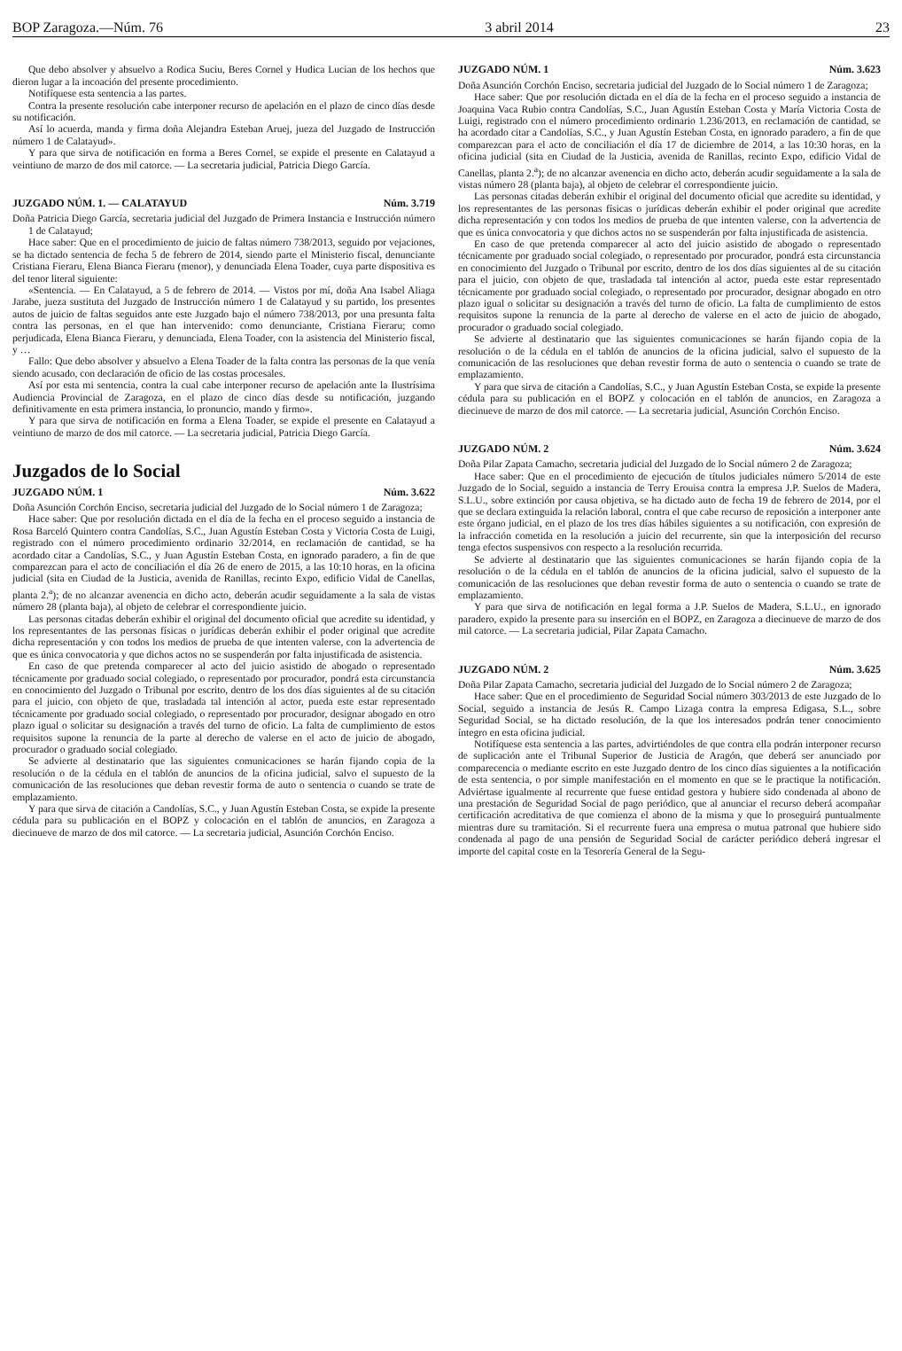BOP Zaragoza.—Núm. 76 3 abril 2014 23
Que debo absolver y absuelvo a Rodica Suciu, Beres Cornel y Hudica Lucian de los hechos que dieron lugar a la incoación del presente procedimiento.
Notifíquese esta sentencia a las partes.
Contra la presente resolución cabe interponer recurso de apelación en el plazo de cinco días desde su notificación.
Así lo acuerda, manda y firma doña Alejandra Esteban Aruej, jueza del Juzgado de Instrucción número 1 de Calatayud».
Y para que sirva de notificación en forma a Beres Cornel, se expide el presente en Calatayud a veintiuno de marzo de dos mil catorce. — La secretaria judicial, Patricia Diego García.
JUZGADO NÚM. 1. — CALATAYUD Núm. 3.719
Doña Patricia Diego García, secretaria judicial del Juzgado de Primera Instancia e Instrucción número 1 de Calatayud;
Hace saber: Que en el procedimiento de juicio de faltas número 738/2013, seguido por vejaciones, se ha dictado sentencia de fecha 5 de febrero de 2014, siendo parte el Ministerio fiscal, denunciante Cristiana Fieraru, Elena Bianca Fieraru (menor), y denunciada Elena Toader, cuya parte dispositiva es del tenor literal siguiente:
«Sentencia. — En Calatayud, a 5 de febrero de 2014. — Vistos por mí, doña Ana Isabel Aliaga Jarabe, jueza sustituta del Juzgado de Instrucción número 1 de Calatayud y su partido, los presentes autos de juicio de faltas seguidos ante este Juzgado bajo el número 738/2013, por una presunta falta contra las personas, en el que han intervenido: como denunciante, Cristiana Fieraru; como perjudicada, Elena Bianca Fieraru, y denunciada, Elena Toader, con la asistencia del Ministerio fiscal, y …
Fallo: Que debo absolver y absuelvo a Elena Toader de la falta contra las personas de la que venía siendo acusado, con declaración de oficio de las costas procesales.
Así por esta mi sentencia, contra la cual cabe interponer recurso de apelación ante la Ilustrísima Audiencia Provincial de Zaragoza, en el plazo de cinco días desde su notificación, juzgando definitivamente en esta primera instancia, lo pronuncio, mando y firmo».
Y para que sirva de notificación en forma a Elena Toader, se expide el presente en Calatayud a veintiuno de marzo de dos mil catorce. — La secretaria judicial, Patricia Diego García.
Juzgados de lo Social
JUZGADO NÚM. 1 Núm. 3.622
Doña Asunción Corchón Enciso, secretaria judicial del Juzgado de lo Social número 1 de Zaragoza;
Hace saber: Que por resolución dictada en el día de la fecha en el proceso seguido a instancia de Rosa Barceló Quintero contra Candolías, S.C., Juan Agustín Esteban Costa y Victoria Costa de Luigi, registrado con el número procedimiento ordinario 32/2014, en reclamación de cantidad, se ha acordado citar a Candolías, S.C., y Juan Agustín Esteban Costa, en ignorado paradero, a fin de que comparezcan para el acto de conciliación el día 26 de enero de 2015, a las 10:10 horas, en la oficina judicial (sita en Ciudad de la Justicia, avenida de Ranillas, recinto Expo, edificio Vidal de Canellas, planta 2.<sup>a</sup>); de no alcanzar avenencia en dicho acto, deberán acudir seguidamente a la sala de vistas número 28 (planta baja), al objeto de celebrar el correspondiente juicio.
Las personas citadas deberán exhibir el original del documento oficial que acredite su identidad, y los representantes de las personas físicas o jurídicas deberán exhibir el poder original que acredite dicha representación y con todos los medios de prueba de que intenten valerse, con la advertencia de que es única convocatoria y que dichos actos no se suspenderán por falta injustificada de asistencia.
En caso de que pretenda comparecer al acto del juicio asistido de abogado o representado técnicamente por graduado social colegiado, o representado por procurador, pondrá esta circunstancia en conocimiento del Juzgado o Tribunal por escrito, dentro de los dos días siguientes al de su citación para el juicio, con objeto de que, trasladada tal intención al actor, pueda este estar representado técnicamente por graduado social colegiado, o representado por procurador, designar abogado en otro plazo igual o solicitar su designación a través del turno de oficio. La falta de cumplimiento de estos requisitos supone la renuncia de la parte al derecho de valerse en el acto de juicio de abogado, procurador o graduado social colegiado.
Se advierte al destinatario que las siguientes comunicaciones se harán fijando copia de la resolución o de la cédula en el tablón de anuncios de la oficina judicial, salvo el supuesto de la comunicación de las resoluciones que deban revestir forma de auto o sentencia o cuando se trate de emplazamiento.
Y para que sirva de citación a Candolías, S.C., y Juan Agustín Esteban Costa, se expide la presente cédula para su publicación en el BOPZ y colocación en el tablón de anuncios, en Zaragoza a diecinueve de marzo de dos mil catorce. — La secretaria judicial, Asunción Corchón Enciso.
JUZGADO NÚM. 1 Núm. 3.623
Doña Asunción Corchón Enciso, secretaria judicial del Juzgado de lo Social número 1 de Zaragoza;
Hace saber: Que por resolución dictada en el día de la fecha en el proceso seguido a instancia de Joaquina Vaca Rubio contra Candolías, S.C., Juan Agustín Esteban Costa y María Victoria Costa de Luigi, registrado con el número procedimiento ordinario 1.236/2013, en reclamación de cantidad, se ha acordado citar a Candolías, S.C., y Juan Agustín Esteban Costa, en ignorado paradero, a fin de que comparezcan para el acto de conciliación el día 17 de diciembre de 2014, a las 10:30 horas, en la oficina judicial (sita en Ciudad de la Justicia, avenida de Ranillas, recinto Expo, edificio Vidal de Canellas, planta 2.<sup>a</sup>); de no alcanzar avenencia en dicho acto, deberán acudir seguidamente a la sala de vistas número 28 (planta baja), al objeto de celebrar el correspondiente juicio.
Las personas citadas deberán exhibir el original del documento oficial que acredite su identidad, y los representantes de las personas físicas o jurídicas deberán exhibir el poder original que acredite dicha representación y con todos los medios de prueba de que intenten valerse, con la advertencia de que es única convocatoria y que dichos actos no se suspenderán por falta injustificada de asistencia.
En caso de que pretenda comparecer al acto del juicio asistido de abogado o representado técnicamente por graduado social colegiado, o representado por procurador, pondrá esta circunstancia en conocimiento del Juzgado o Tribunal por escrito, dentro de los dos días siguientes al de su citación para el juicio, con objeto de que, trasladada tal intención al actor, pueda este estar representado técnicamente por graduado social colegiado, o representado por procurador, designar abogado en otro plazo igual o solicitar su designación a través del turno de oficio. La falta de cumplimiento de estos requisitos supone la renuncia de la parte al derecho de valerse en el acto de juicio de abogado, procurador o graduado social colegiado.
Se advierte al destinatario que las siguientes comunicaciones se harán fijando copia de la resolución o de la cédula en el tablón de anuncios de la oficina judicial, salvo el supuesto de la comunicación de las resoluciones que deban revestir forma de auto o sentencia o cuando se trate de emplazamiento.
Y para que sirva de citación a Candolías, S.C., y Juan Agustín Esteban Costa, se expide la presente cédula para su publicación en el BOPZ y colocación en el tablón de anuncios, en Zaragoza a diecinueve de marzo de dos mil catorce. — La secretaria judicial, Asunción Corchón Enciso.
JUZGADO NÚM. 2 Núm. 3.624
Doña Pilar Zapata Camacho, secretaria judicial del Juzgado de lo Social número 2 de Zaragoza;
Hace saber: Que en el procedimiento de ejecución de títulos judiciales número 5/2014 de este Juzgado de lo Social, seguido a instancia de Terry Erouisa contra la empresa J.P. Suelos de Madera, S.L.U., sobre extinción por causa objetiva, se ha dictado auto de fecha 19 de febrero de 2014, por el que se declara extinguida la relación laboral, contra el que cabe recurso de reposición a interponer ante este órgano judicial, en el plazo de los tres días hábiles siguientes a su notificación, con expresión de la infracción cometida en la resolución a juicio del recurrente, sin que la interposición del recurso tenga efectos suspensivos con respecto a la resolución recurrida.
Se advierte al destinatario que las siguientes comunicaciones se harán fijando copia de la resolución o de la cédula en el tablón de anuncios de la oficina judicial, salvo el supuesto de la comunicación de las resoluciones que deban revestir forma de auto o sentencia o cuando se trate de emplazamiento.
Y para que sirva de notificación en legal forma a J.P. Suelos de Madera, S.L.U., en ignorado paradero, expido la presente para su inserción en el BOPZ, en Zaragoza a diecinueve de marzo de dos mil catorce. — La secretaria judicial, Pilar Zapata Camacho.
JUZGADO NÚM. 2 Núm. 3.625
Doña Pilar Zapata Camacho, secretaria judicial del Juzgado de lo Social número 2 de Zaragoza;
Hace saber: Que en el procedimiento de Seguridad Social número 303/2013 de este Juzgado de lo Social, seguido a instancia de Jesús R. Campo Lizaga contra la empresa Edigasa, S.L., sobre Seguridad Social, se ha dictado resolución, de la que los interesados podrán tener conocimiento íntegro en esta oficina judicial.
Notifíquese esta sentencia a las partes, advirtiéndoles de que contra ella podrán interponer recurso de suplicación ante el Tribunal Superior de Justicia de Aragón, que deberá ser anunciado por comparecencia o mediante escrito en este Juzgado dentro de los cinco días siguientes a la notificación de esta sentencia, o por simple manifestación en el momento en que se le practique la notificación. Adviértase igualmente al recurrente que fuese entidad gestora y hubiere sido condenada al abono de una prestación de Seguridad Social de pago periódico, que al anunciar el recurso deberá acompañar certificación acreditativa de que comienza el abono de la misma y que lo proseguirá puntualmente mientras dure su tramitación. Si el recurrente fuera una empresa o mutua patronal que hubiere sido condenada al pago de una pensión de Seguridad Social de carácter periódico deberá ingresar el importe del capital coste en la Tesorería General de la Segu-